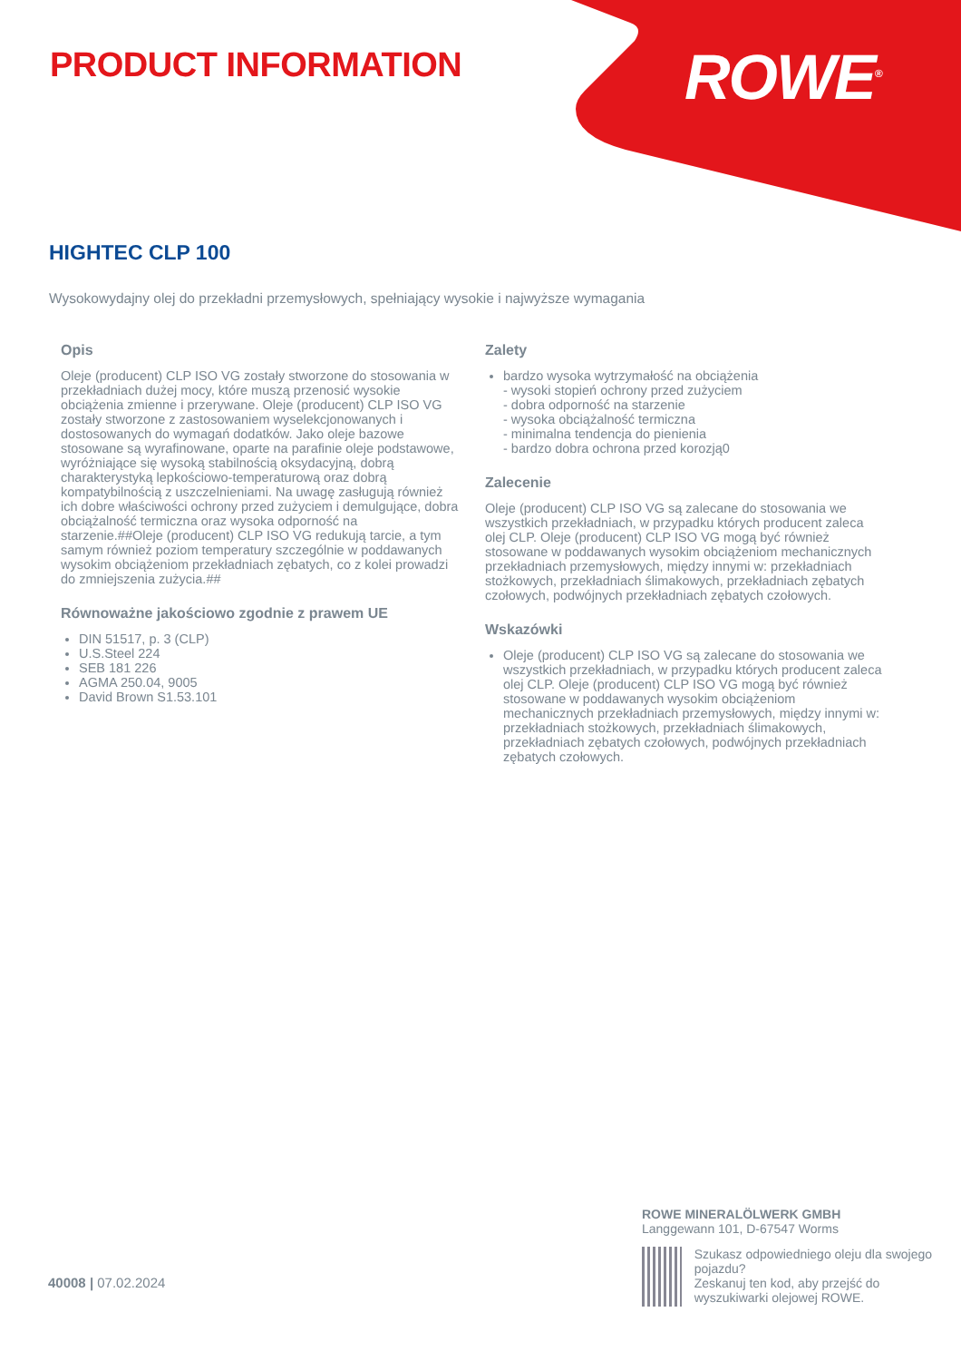PRODUCT INFORMATION ROWE<sup>®</sup>
HIGHTEC CLP 100
Wysokowydajny olej do przekładni przemysłowych, spełniający wysokie i najwyższe wymagania
Opis
Oleje (producent) CLP ISO VG zostały stworzone do stosowania w przekładniach dużej mocy, które muszą przenosić wysokie obciążenia zmienne i przerywane. Oleje (producent) CLP ISO VG zostały stworzone z zastosowaniem wyselekcjonowanych i dostosowanych do wymagań dodatków. Jako oleje bazowe stosowane są wyrafinowane, oparte na parafinie oleje podstawowe, wyróżniające się wysoką stabilnością oksydacyjną, dobrą charakterystyką lepkościowo-temperaturową oraz dobrą kompatybilnością z uszczelnieniami. Na uwagę zasługują również ich dobre właściwości ochrony przed zużyciem i demulgujące, dobra obciążalność termiczna oraz wysoka odporność na starzenie.##Oleje (producent) CLP ISO VG redukują tarcie, a tym samym również poziom temperatury szczególnie w poddawanych wysokim obciążeniom przekładniach zębatych, co z kolei prowadzi do zmniejszenia zużycia.##
Równoważne jakościowo zgodnie z prawem UE
DIN 51517, p. 3 (CLP)
U.S.Steel 224
SEB 181 226
AGMA 250.04, 9005
David Brown S1.53.101
Zalety
bardzo wysoka wytrzymałość na obciążenia
- wysoki stopień ochrony przed zużyciem
- dobra odporność na starzenie
- wysoka obciążalność termiczna
- minimalna tendencja do pienienia
- bardzo dobra ochrona przed korozją0
Zalecenie
Oleje (producent) CLP ISO VG są zalecane do stosowania we wszystkich przekładniach, w przypadku których producent zaleca olej CLP. Oleje (producent) CLP ISO VG mogą być również stosowane w poddawanych wysokim obciążeniom mechanicznych przekładniach przemysłowych, między innymi w: przekładniach stożkowych, przekładniach ślimakowych, przekładniach zębatych czołowych, podwójnych przekładniach zębatych czołowych.
Wskazówki
Oleje (producent) CLP ISO VG są zalecane do stosowania we wszystkich przekładniach, w przypadku których producent zaleca olej CLP. Oleje (producent) CLP ISO VG mogą być również stosowane w poddawanych wysokim obciążeniom mechanicznych przekładniach przemysłowych, między innymi w: przekładniach stożkowych, przekładniach ślimakowych, przekładniach zębatych czołowych, podwójnych przekładniach zębatych czołowych.
ROWE MINERALÖLWERK GMBH
Langgewann 101, D-67547 Worms
Szukasz odpowiedniego oleju dla swojego pojazdu?
Zeskanuj ten kod, aby przejść do wyszukiwarki olejowej ROWE.
40008 | 07.02.2024